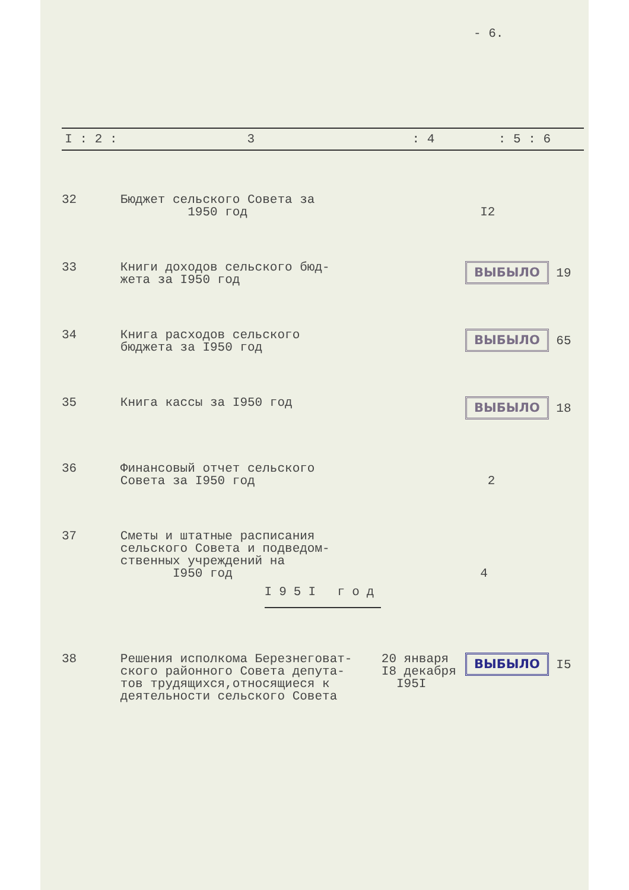- 6.
| I : 2 : | 3 | : 4 | : 5 : 6 |
| --- | --- | --- | --- |
| 32 | Бюджет сельского Совета за 1950 год | | I2 |
| 33 | Книги доходов сельского бюд- жета за I950 год | | ВЫБЫЛО 19 |
| 34 | Книга расходов сельского бюджета за I950 год | | ВЫБЫЛО 65 |
| 35 | Книга кассы за I950 год | | ВЫБЫЛО 18 |
| 36 | Финансовый отчет сельского Совета за I950 год | | 2 |
| 37 | Сметы и штатные расписания сельского Совета и подведом- ственных учреждений на I950 год | | 4 |
| I95I год | | | |
| 38 | Решения исполкома Березнеговат- ского районного Совета депута- тов трудящихся,относящиеся к деятельности сельского Совета | 20 января I8 декабря I95I | ВЫБЫЛО I5 |